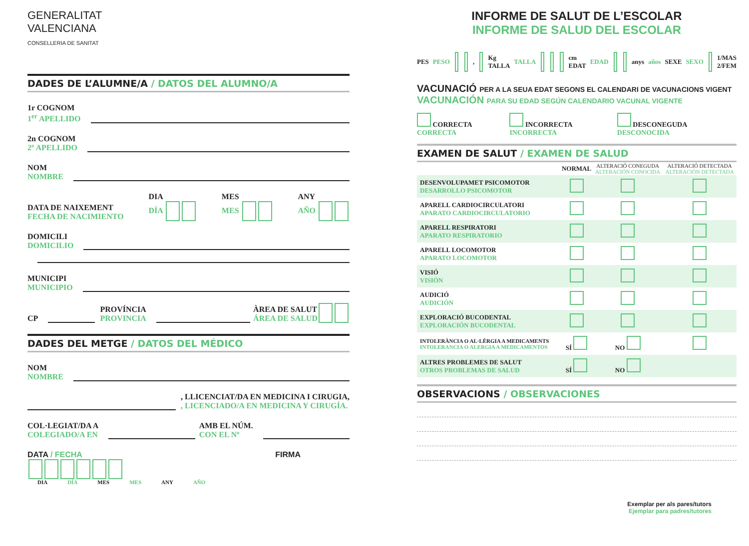GENERALITAT
VALENCIANA
CONSELLERIA DE SANITAT
DADES DE L’ALUMNE/A / DATOS DEL ALUMNO/A
1r COGNOM
1<sup>er</sup> APELLIDO
2n COGNOM
2º APELLIDO
NOM
NOMBRE
DATA DE NAIXEMENT
FECHA DE NACIMIENTO
DIA
DÍA
MES
MES
ANY
AÑO
DOMICILI
DOMICILIO
MUNICIPI
MUNICIPIO
CP
PROVÍNCIA
PROVINCIA
ÀREA DE SALUT
ÁREA DE SALUD
DADES DEL METGE / DATOS DEL MÉDICO
NOM
NOMBRE
, LLICENCIAT/DA EN MEDICINA I CIRUGIA,
, LICENCIADO/A EN MEDICINA Y CIRUGÍA.
COL·LEGIAT/DA A
COLEGIADO/A EN
AMB EL NÚM.
CON EL Nº
DATA / FECHA
DIA DÍA MES MES ANY AÑO
FIRMA
INFORME DE SALUT DE L’ESCOLAR
INFORME DE SALUD DEL ESCOLAR
PES PESO , Kg TALLA TALLA cm EDAT EDAD anys años SEXE SEXO 1/MAS 2/FEM
VACUNACIÓ PER A LA SEUA EDAT SEGONS EL CALENDARI DE VACUNACIONS VIGENT
VACUNACIÓN PARA SU EDAD SEGÚN CALENDARIO VACUNAL VIGENTE
CORRECTA CORRECTA INCORRECTA INCORRECTA DESCONEGUDA DESCONOCIDA
EXAMEN DE SALUT / EXAMEN DE SALUD
| | NORMAL | ALTERACIÓ CONEGUDA ALTERACIÓN CONOCIDA | ALTERACIÓ DETECTADA ALTERACIÓN DETECTADA |
| --- | --- | --- | --- |
| DESENVOLUPAMET PSICOMOTOR DESARROLLO PSICOMOTOR | | | |
| APARELL CARDIOCIRCULATORI APARATO CARDIOCIRCULATORIO | | | |
| APARELL RESPIRATORI APARATO RESPIRATORIO | | | |
| APARELL LOCOMOTOR APARATO LOCOMOTOR | | | |
| VISIÓ VISIÓN | | | |
| AUDICIÓ AUDICIÓN | | | |
| EXPLORACIÓ BUCODENTAL EXPLORACIÓN BUCODENTAL | | | |
| INTOLERÀNCIA O AL·LÈRGIA A MEDICAMENTS INTOLERANCIA O ALERGIA A MEDICAMENTOS | SÍ | NO | |
| ALTRES PROBLEMES DE SALUT OTROS PROBLEMAS DE SALUD | SÍ | NO | |
OBSERVACIONS / OBSERVACIONES
Exemplar per als pares/tutors
Ejemplar para padres/tutores